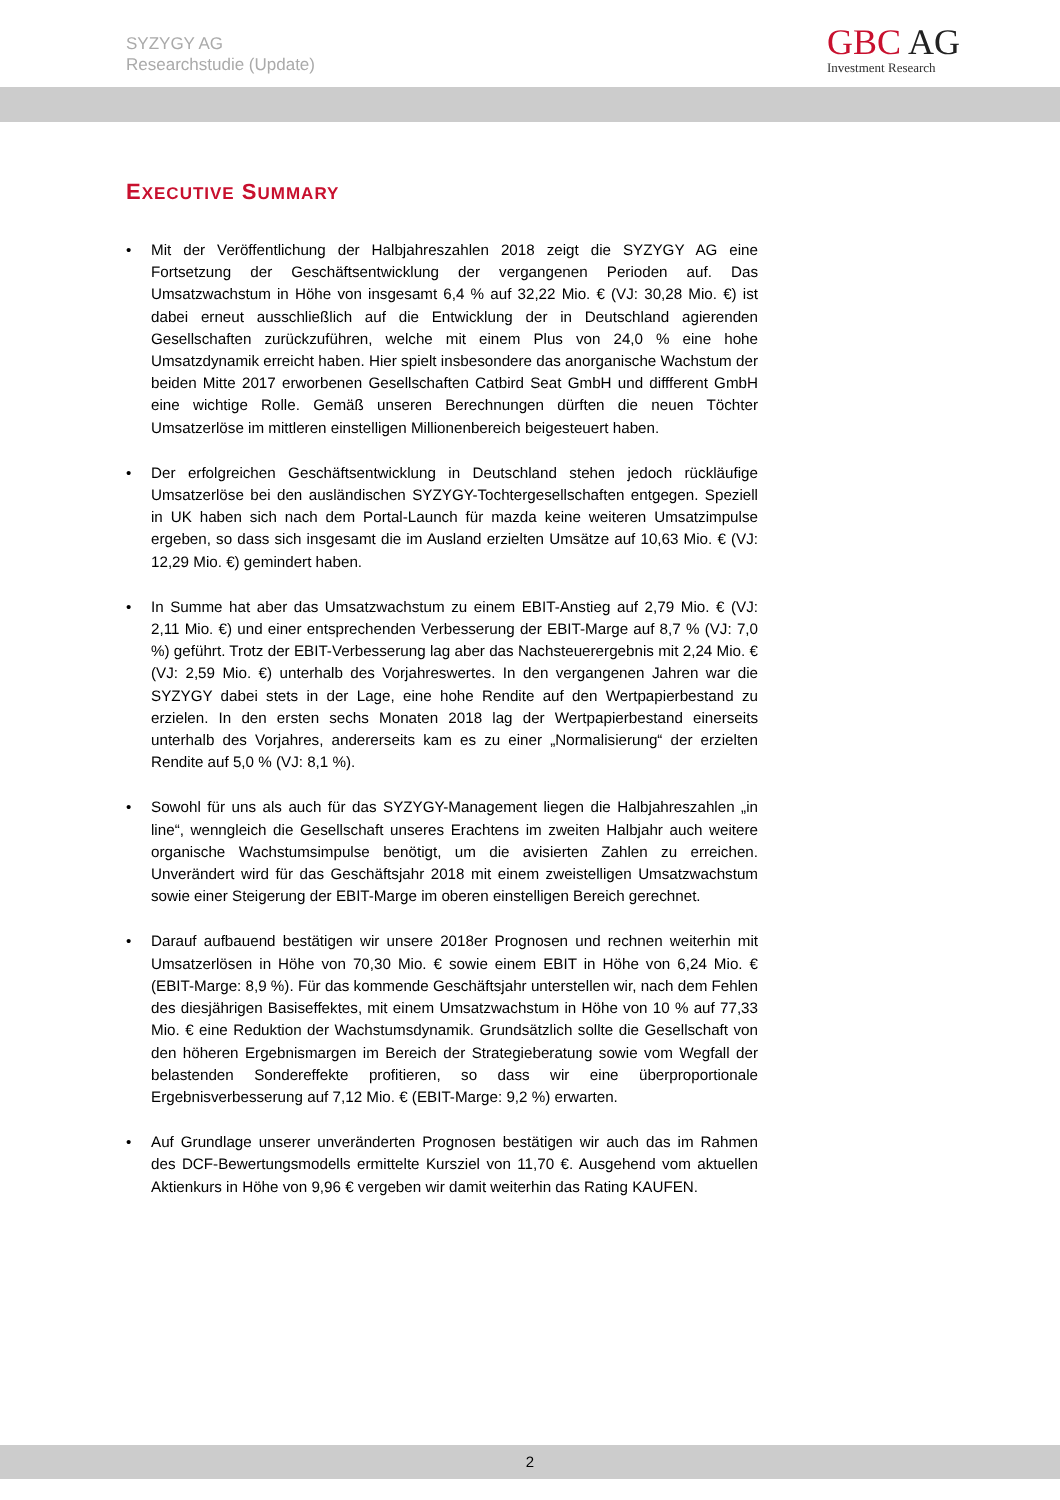SYZYGY AG
Researchstudie (Update)
GBC AG
Investment Research
EXECUTIVE SUMMARY
• Mit der Veröffentlichung der Halbjahreszahlen 2018 zeigt die SYZYGY AG eine Fortsetzung der Geschäftsentwicklung der vergangenen Perioden auf. Das Umsatzwachstum in Höhe von insgesamt 6,4 % auf 32,22 Mio. € (VJ: 30,28 Mio. €) ist dabei erneut ausschließlich auf die Entwicklung der in Deutschland agierenden Gesellschaften zurückzuführen, welche mit einem Plus von 24,0 % eine hohe Umsatzdynamik erreicht haben. Hier spielt insbesondere das anorganische Wachstum der beiden Mitte 2017 erworbenen Gesellschaften Catbird Seat GmbH und diffferent GmbH eine wichtige Rolle. Gemäß unseren Berechnungen dürften die neuen Töchter Umsatzerlöse im mittleren einstelligen Millionenbereich beigesteuert haben.
• Der erfolgreichen Geschäftsentwicklung in Deutschland stehen jedoch rückläufige Umsatzerlöse bei den ausländischen SYZYGY-Tochtergesellschaften entgegen. Speziell in UK haben sich nach dem Portal-Launch für mazda keine weiteren Umsatzimpulse ergeben, so dass sich insgesamt die im Ausland erzielten Umsätze auf 10,63 Mio. € (VJ: 12,29 Mio. €) gemindert haben.
• In Summe hat aber das Umsatzwachstum zu einem EBIT-Anstieg auf 2,79 Mio. € (VJ: 2,11 Mio. €) und einer entsprechenden Verbesserung der EBIT-Marge auf 8,7 % (VJ: 7,0 %) geführt. Trotz der EBIT-Verbesserung lag aber das Nachsteuerergebnis mit 2,24 Mio. € (VJ: 2,59 Mio. €) unterhalb des Vorjahreswertes. In den vergangenen Jahren war die SYZYGY dabei stets in der Lage, eine hohe Rendite auf den Wertpapierbestand zu erzielen. In den ersten sechs Monaten 2018 lag der Wertpapierbestand einerseits unterhalb des Vorjahres, andererseits kam es zu einer „Normalisierung“ der erzielten Rendite auf 5,0 % (VJ: 8,1 %).
• Sowohl für uns als auch für das SYZYGY-Management liegen die Halbjahreszahlen „in line“, wenngleich die Gesellschaft unseres Erachtens im zweiten Halbjahr auch weitere organische Wachstumsimpulse benötigt, um die avisierten Zahlen zu erreichen. Unverändert wird für das Geschäftsjahr 2018 mit einem zweistelligen Umsatzwachstum sowie einer Steigerung der EBIT-Marge im oberen einstelligen Bereich gerechnet.
• Darauf aufbauend bestätigen wir unsere 2018er Prognosen und rechnen weiterhin mit Umsatzerlösen in Höhe von 70,30 Mio. € sowie einem EBIT in Höhe von 6,24 Mio. € (EBIT-Marge: 8,9 %). Für das kommende Geschäftsjahr unterstellen wir, nach dem Fehlen des diesjährigen Basiseffektes, mit einem Umsatzwachstum in Höhe von 10 % auf 77,33 Mio. € eine Reduktion der Wachstumsdynamik. Grundsätzlich sollte die Gesellschaft von den höheren Ergebnismargen im Bereich der Strategieberatung sowie vom Wegfall der belastenden Sondereffekte profitieren, so dass wir eine überproportionale Ergebnisverbesserung auf 7,12 Mio. € (EBIT-Marge: 9,2 %) erwarten.
• Auf Grundlage unserer unveränderten Prognosen bestätigen wir auch das im Rahmen des DCF-Bewertungsmodells ermittelte Kursziel von 11,70 €. Ausgehend vom aktuellen Aktienkurs in Höhe von 9,96 € vergeben wir damit weiterhin das Rating KAUFEN.
2